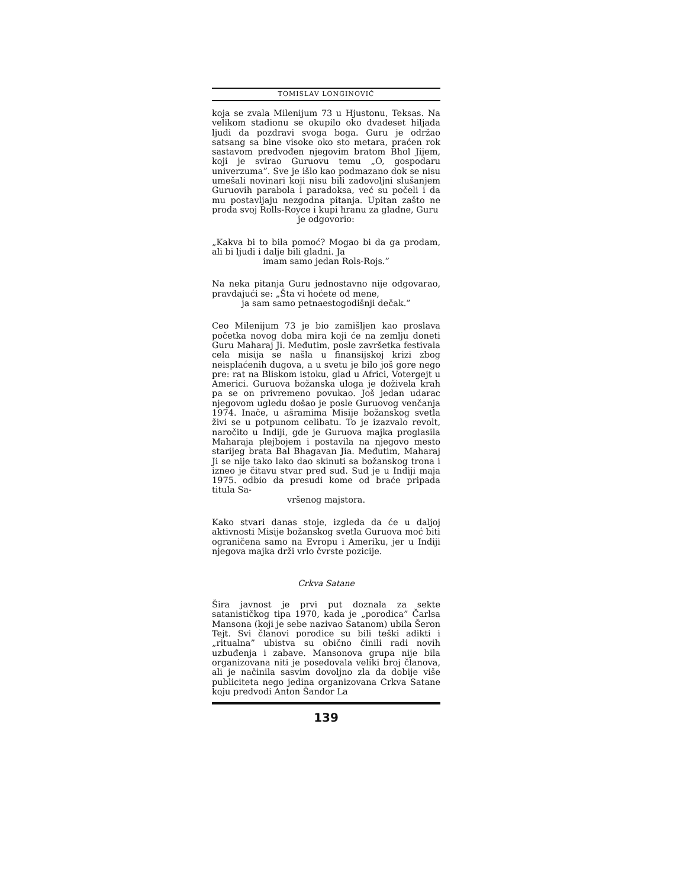TOMISLAV LONGINOVIĆ
koja se zvala Milenijum 73 u Hjustonu, Teksas. Na velikom stadionu se okupilo oko dvadeset hiljada ljudi da pozdravi svoga boga. Guru je održao satsang sa bine visoke oko sto metara, praćen rok sastavom predvođen njegovim bratom Bhol Jijem, koji je svirao Guruovu temu „O, gospodaru univerzuma”. Sve je išlo kao podmazano dok se nisu umešali novinari koji nisu bili zadovoljni slušanjem Guruovih parabola i paradoksa, već su počeli i da mu postavljaju nezgodna pitanja. Upitan zašto ne proda svoj Rolls-Royce i kupi hranu za gladne, Guru
je odgovorio:
„Kakva bi to bila pomoć? Mogao bi da ga prodam, ali bi ljudi i dalje bili gladni. Ja
imam samo jedan Rols-Rojs.”
Na neka pitanja Guru jednostavno nije odgovarao, pravdajući se: „Šta vi hoćete od mene,
ja sam samo petnaestogodišnji dečak.”
Ceo Milenijum 73 je bio zamišljen kao proslava početka novog doba mira koji će na zemlju doneti Guru Maharaj Ji. Međutim, posle završetka festivala cela misija se našla u finansijskoj krizi zbog neisplaćenih dugova, a u svetu je bilo još gore nego pre: rat na Bliskom istoku, glad u Africi, Votergejt u Americi. Guruova božanska uloga je doživela krah pa se on privremeno povukao. Još jedan udarac njegovom ugledu došao je posle Guruovog venčanja 1974. Inače, u ašramima Misije božanskog svetla živi se u potpunom celibatu. To je izazvalo revolt, naročito u Indiji, gde je Guruova majka proglasila Maharaja plejbojem i postavila na njegovo mesto starijeg brata Bal Bhagavan Jia. Međutim, Maharaj Ji se nije tako lako dao skinuti sa božanskog trona i izneo je čitavu stvar pred sud. Sud je u Indiji maja 1975. odbio da presudi kome od braće pripada titula Sa-
vršenog majstora.
Kako stvari danas stoje, izgleda da će u daljoj aktivnosti Misije božanskog svetla Guruova moć biti ograničena samo na Evropu i Ameriku, jer u Indiji njegova majka drži vrlo čvrste pozicije.
Crkva Satane
Šira javnost je prvi put doznala za sekte satanističkog tipa 1970, kada je „porodica” Čarlsa Mansona (koji je sebe nazivao Satanom) ubila Šeron Tejt. Svi članovi porodice su bili teški adikti i „ritualna” ubistva su obično činili radi novih uzbuđenja i zabave. Mansonova grupa nije bila organizovana niti je posedovala veliki broj članova, ali je načinila sasvim dovoljno zla da dobije više publiciteta nego jedina organizovana Crkva Satane koju predvodi Anton Šandor La
139